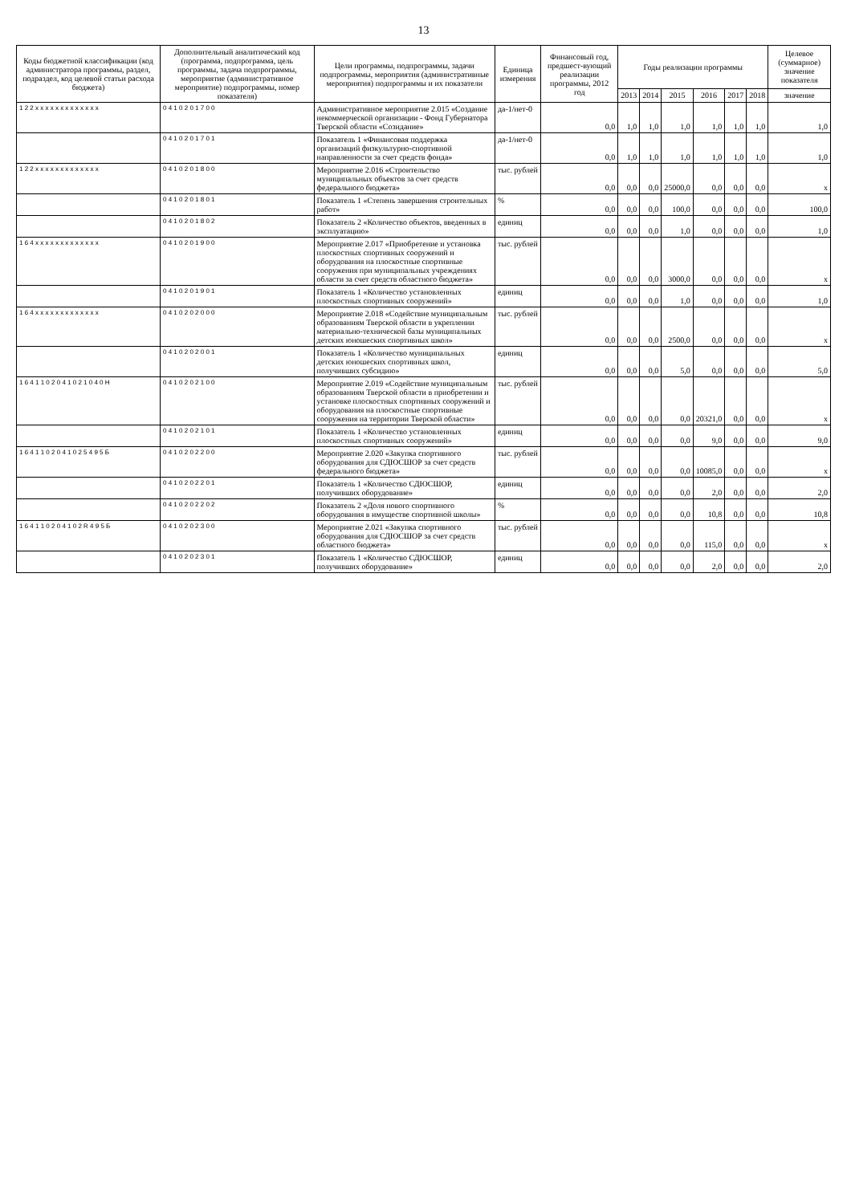13
| Коды бюджетной классификации (код администратора программы, раздел, подраздел, код целевой статьи расхода бюджета) | Дополнительный аналитический код (программа, подпрограмма, цель программы, задача подпрограммы, мероприятие (административное мероприятие) подпрограммы, номер показателя) | Цели программы, подпрограммы, задачи подпрограммы, мероприятия (административные мероприятия) подпрограммы и их показатели | Единица измерения | Финансовый год, предшест-вующий реализации программы, 2012 год | Годы реализации программы | | | | | | Целевое (суммарное) значение показателя |
| --- | --- | --- | --- | --- | --- | --- | --- | --- | --- | --- | --- |
| | | | | | 2013 | 2014 | 2015 | 2016 | 2017 | 2018 | значение |
| 1 2 2 x x x x x x x x x x x x x | 0 4 1 0 2 0 1 7 0 0 | Административное мероприятие 2.015 «Создание некоммерческой организации - Фонд Губернатора Тверской области «Созидание» | да-1/нет-0 | 0,0 | 1,0 | 1,0 | 1,0 | 1,0 | 1,0 | 1,0 | 1,0 |
| | 0 4 1 0 2 0 1 7 0 1 | Показатель 1 «Финансовая поддержка организаций физкультурно-спортивной направленности за счет средств фонда» | да-1/нет-0 | 0,0 | 1,0 | 1,0 | 1,0 | 1,0 | 1,0 | 1,0 | 1,0 |
| 1 2 2 x x x x x x x x x x x x x | 0 4 1 0 2 0 1 8 0 0 | Мероприятие 2.016 «Строительство муниципальных объектов за счет средств федерального бюджета» | тыс. рублей | 0,0 | 0,0 | 0,0 | 25000,0 | 0,0 | 0,0 | 0,0 | x |
| | 0 4 1 0 2 0 1 8 0 1 | Показатель 1 «Степень завершения строительных работ» | % | 0,0 | 0,0 | 0,0 | 100,0 | 0,0 | 0,0 | 0,0 | 100,0 |
| | 0 4 1 0 2 0 1 8 0 2 | Показатель 2 «Количество объектов, введенных в эксплуатацию» | единиц | 0,0 | 0,0 | 0,0 | 1,0 | 0,0 | 0,0 | 0,0 | 1,0 |
| 1 6 4 x x x x x x x x x x x x x | 0 4 1 0 2 0 1 9 0 0 | Мероприятие 2.017 «Приобретение и установка плоскостных спортивных сооружений и оборудования на плоскостные спортивные сооружения при муниципальных учреждениях области за счет средств областного бюджета» | тыс. рублей | 0,0 | 0,0 | 0,0 | 3000,0 | 0,0 | 0,0 | 0,0 | x |
| | 0 4 1 0 2 0 1 9 0 1 | Показатель 1 «Количество установленных плоскостных спортивных сооружений» | единиц | 0,0 | 0,0 | 0,0 | 1,0 | 0,0 | 0,0 | 0,0 | 1,0 |
| 1 6 4 x x x x x x x x x x x x x | 0 4 1 0 2 0 2 0 0 0 | Мероприятие 2.018 «Содействие муниципальным образованиям Тверской области в укреплении материально-технической базы муниципальных детских юношеских спортивных школ» | тыс. рублей | 0,0 | 0,0 | 0,0 | 2500,0 | 0,0 | 0,0 | 0,0 | x |
| | 0 4 1 0 2 0 2 0 0 1 | Показатель 1 «Количество муниципальных детских юношеских спортивных школ, получивших субсидию» | единиц | 0,0 | 0,0 | 0,0 | 5,0 | 0,0 | 0,0 | 0,0 | 5,0 |
| 1 6 4 1 1 0 2 0 4 1 0 2 1 0 4 0 Н | 0 4 1 0 2 0 2 1 0 0 | Мероприятие 2.019 «Содействие муниципальным образованиям Тверской области в приобретении и установке плоскостных спортивных сооружений и оборудования на плоскостные спортивные сооружения на территории Тверской области» | тыс. рублей | 0,0 | 0,0 | 0,0 | 0,0 | 20321,0 | 0,0 | 0,0 | x |
| | 0 4 1 0 2 0 2 1 0 1 | Показатель 1 «Количество установленных плоскостных спортивных сооружений» | единиц | 0,0 | 0,0 | 0,0 | 0,0 | 9,0 | 0,0 | 0,0 | 9,0 |
| 1 6 4 1 1 0 2 0 4 1 0 2 5 4 9 5 Б | 0 4 1 0 2 0 2 2 0 0 | Мероприятие 2.020 «Закупка спортивного оборудования для СДЮСШОР за счет средств федерального бюджета» | тыс. рублей | 0,0 | 0,0 | 0,0 | 0,0 | 10085,0 | 0,0 | 0,0 | x |
| | 0 4 1 0 2 0 2 2 0 1 | Показатель 1 «Количество СДЮСШОР, получивших оборудование» | единиц | 0,0 | 0,0 | 0,0 | 0,0 | 2,0 | 0,0 | 0,0 | 2,0 |
| | 0 4 1 0 2 0 2 2 0 2 | Показатель 2 «Доля нового спортивного оборудования в имуществе спортивной школы» | % | 0,0 | 0,0 | 0,0 | 0,0 | 10,8 | 0,0 | 0,0 | 10,8 |
| 1 6 4 1 1 0 2 0 4 1 0 2 R 4 9 5 Б | 0 4 1 0 2 0 2 3 0 0 | Мероприятие 2.021 «Закупка спортивного оборудования для СДЮСШОР за счет средств областного бюджета» | тыс. рублей | 0,0 | 0,0 | 0,0 | 0,0 | 115,0 | 0,0 | 0,0 | x |
| | 0 4 1 0 2 0 2 3 0 1 | Показатель 1 «Количество СДЮСШОР, получивших оборудование» | единиц | 0,0 | 0,0 | 0,0 | 0,0 | 2,0 | 0,0 | 0,0 | 2,0 |